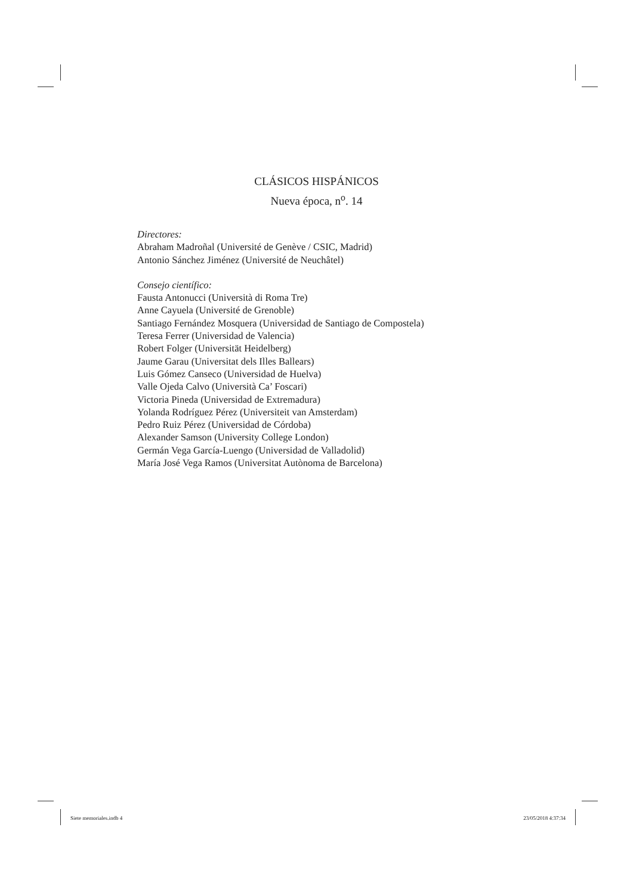CLÁSICOS HISPÁNICOS
Nueva época, n<sup>o</sup>. 14
Directores:
Abraham Madroñal (Université de Genève / CSIC, Madrid)
Antonio Sánchez Jiménez (Université de Neuchâtel)
Consejo científico:
Fausta Antonucci (Università di Roma Tre)
Anne Cayuela (Université de Grenoble)
Santiago Fernández Mosquera (Universidad de Santiago de Compostela)
Teresa Ferrer (Universidad de Valencia)
Robert Folger (Universität Heidelberg)
Jaume Garau (Universitat dels Illes Ballears)
Luis Gómez Canseco (Universidad de Huelva)
Valle Ojeda Calvo (Università Ca’ Foscari)
Victoria Pineda (Universidad de Extremadura)
Yolanda Rodríguez Pérez (Universiteit van Amsterdam)
Pedro Ruiz Pérez (Universidad de Córdoba)
Alexander Samson (University College London)
Germán Vega García-Luengo (Universidad de Valladolid)
María José Vega Ramos (Universitat Autònoma de Barcelona)
Siete memoriales.indb 4 23/05/2018 4:37:34